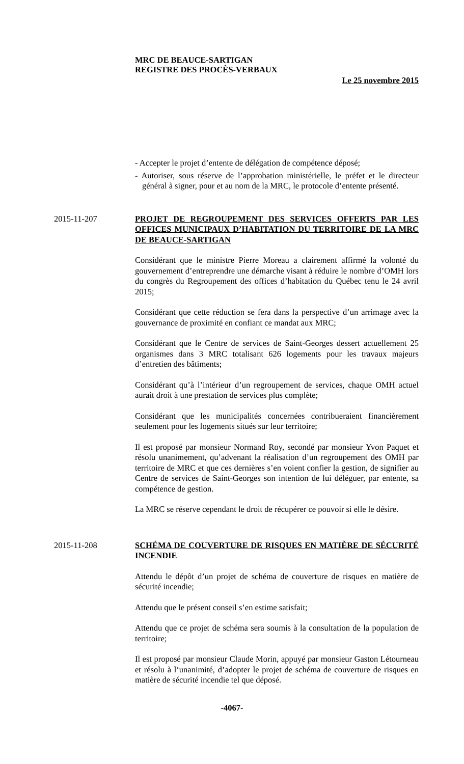MRC DE BEAUCE-SARTIGAN
REGISTRE DES PROCÈS-VERBAUX
Le 25 novembre 2015
- Accepter le projet d’entente de délégation de compétence déposé;
- Autoriser, sous réserve de l’approbation ministérielle, le préfet et le directeur général à signer, pour et au nom de la MRC, le protocole d’entente présenté.
2015-11-207 PROJET DE REGROUPEMENT DES SERVICES OFFERTS PAR LES OFFICES MUNICIPAUX D’HABITATION DU TERRITOIRE DE LA MRC DE BEAUCE-SARTIGAN
Considérant que le ministre Pierre Moreau a clairement affirmé la volonté du gouvernement d’entreprendre une démarche visant à réduire le nombre d’OMH lors du congrès du Regroupement des offices d’habitation du Québec tenu le 24 avril 2015;
Considérant que cette réduction se fera dans la perspective d’un arrimage avec la gouvernance de proximité en confiant ce mandat aux MRC;
Considérant que le Centre de services de Saint-Georges dessert actuellement 25 organismes dans 3 MRC totalisant 626 logements pour les travaux majeurs d’entretien des bâtiments;
Considérant qu’à l’intérieur d’un regroupement de services, chaque OMH actuel aurait droit à une prestation de services plus complète;
Considérant que les municipalités concernées contribueraient financièrement seulement pour les logements situés sur leur territoire;
Il est proposé par monsieur Normand Roy, secondé par monsieur Yvon Paquet et résolu unanimement, qu’advenant la réalisation d’un regroupement des OMH par territoire de MRC et que ces dernières s’en voient confier la gestion, de signifier au Centre de services de Saint-Georges son intention de lui déléguer, par entente, sa compétence de gestion.
La MRC se réserve cependant le droit de récupérer ce pouvoir si elle le désire.
2015-11-208 SCHÉMA DE COUVERTURE DE RISQUES EN MATIÈRE DE SÉCURITÉ INCENDIE
Attendu le dépôt d’un projet de schéma de couverture de risques en matière de sécurité incendie;
Attendu que le présent conseil s’en estime satisfait;
Attendu que ce projet de schéma sera soumis à la consultation de la population de territoire;
Il est proposé par monsieur Claude Morin, appuyé par monsieur Gaston Létourneau et résolu à l’unanimité, d’adopter le projet de schéma de couverture de risques en matière de sécurité incendie tel que déposé.
-4067-